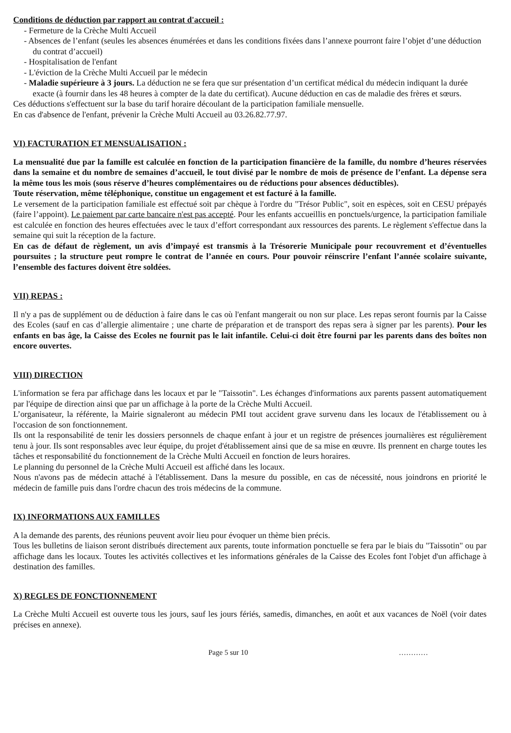Conditions de déduction par rapport au contrat d'accueil :
- Fermeture de la Crèche Multi Accueil
- Absences de l’enfant (seules les absences énumérées et dans les conditions fixées dans l’annexe pourront faire l’objet d’une déduction du contrat d’accueil)
- Hospitalisation de l'enfant
- L'éviction de la Crèche Multi Accueil par le médecin
- Maladie supérieure à 3 jours. La déduction ne se fera que sur présentation d’un certificat médical du médecin indiquant la durée exacte (à fournir dans les 48 heures à compter de la date du certificat). Aucune déduction en cas de maladie des frères et sœurs.
Ces déductions s'effectuent sur la base du tarif horaire découlant de la participation familiale mensuelle.
En cas d'absence de l'enfant, prévenir la Crèche Multi Accueil au 03.26.82.77.97.
VI) FACTURATION ET MENSUALISATION :
La mensualité due par la famille est calculée en fonction de la participation financière de la famille, du nombre d’heures réservées dans la semaine et du nombre de semaines d’accueil, le tout divisé par le nombre de mois de présence de l’enfant. La dépense sera la même tous les mois (sous réserve d’heures complémentaires ou de réductions pour absences déductibles).
Toute réservation, même téléphonique, constitue un engagement et est facturé à la famille.
Le versement de la participation familiale est effectué soit par chèque à l'ordre du "Trésor Public", soit en espèces, soit en CESU prépayés (faire l’appoint). Le paiement par carte bancaire n'est pas accepté. Pour les enfants accueillis en ponctuels/urgence, la participation familiale est calculée en fonction des heures effectuées avec le taux d’effort correspondant aux ressources des parents. Le règlement s'effectue dans la semaine qui suit la réception de la facture.
En cas de défaut de règlement, un avis d’impayé est transmis à la Trésorerie Municipale pour recouvrement et d’éventuelles poursuites ; la structure peut rompre le contrat de l’année en cours. Pour pouvoir réinscrire l’enfant l’année scolaire suivante, l’ensemble des factures doivent être soldées.
VII) REPAS :
Il n'y a pas de supplément ou de déduction à faire dans le cas où l'enfant mangerait ou non sur place. Les repas seront fournis par la Caisse des Ecoles (sauf en cas d’allergie alimentaire ; une charte de préparation et de transport des repas sera à signer par les parents). Pour les enfants en bas âge, la Caisse des Ecoles ne fournit pas le lait infantile. Celui-ci doit être fourni par les parents dans des boîtes non encore ouvertes.
VIII) DIRECTION
L'information se fera par affichage dans les locaux et par le "Taissotin". Les échanges d'informations aux parents passent automatiquement par l'équipe de direction ainsi que par un affichage à la porte de la Crèche Multi Accueil.
L’organisateur, la référente, la Mairie signaleront au médecin PMI tout accident grave survenu dans les locaux de l'établissement ou à l'occasion de son fonctionnement.
Ils ont la responsabilité de tenir les dossiers personnels de chaque enfant à jour et un registre de présences journalières est régulièrement tenu à jour. Ils sont responsables avec leur équipe, du projet d'établissement ainsi que de sa mise en œuvre. Ils prennent en charge toutes les tâches et responsabilité du fonctionnement de la Crèche Multi Accueil en fonction de leurs horaires.
Le planning du personnel de la Crèche Multi Accueil est affiché dans les locaux.
Nous n'avons pas de médecin attaché à l'établissement. Dans la mesure du possible, en cas de nécessité, nous joindrons en priorité le médecin de famille puis dans l'ordre chacun des trois médecins de la commune.
IX) INFORMATIONS AUX FAMILLES
A la demande des parents, des réunions peuvent avoir lieu pour évoquer un thème bien précis.
Tous les bulletins de liaison seront distribués directement aux parents, toute information ponctuelle se fera par le biais du "Taissotin" ou par affichage dans les locaux. Toutes les activités collectives et les informations générales de la Caisse des Ecoles font l'objet d'un affichage à destination des familles.
X) REGLES DE FONCTIONNEMENT
La Crèche Multi Accueil est ouverte tous les jours, sauf les jours fériés, samedis, dimanches, en août et aux vacances de Noël (voir dates précises en annexe).
Page 5 sur 10 …………